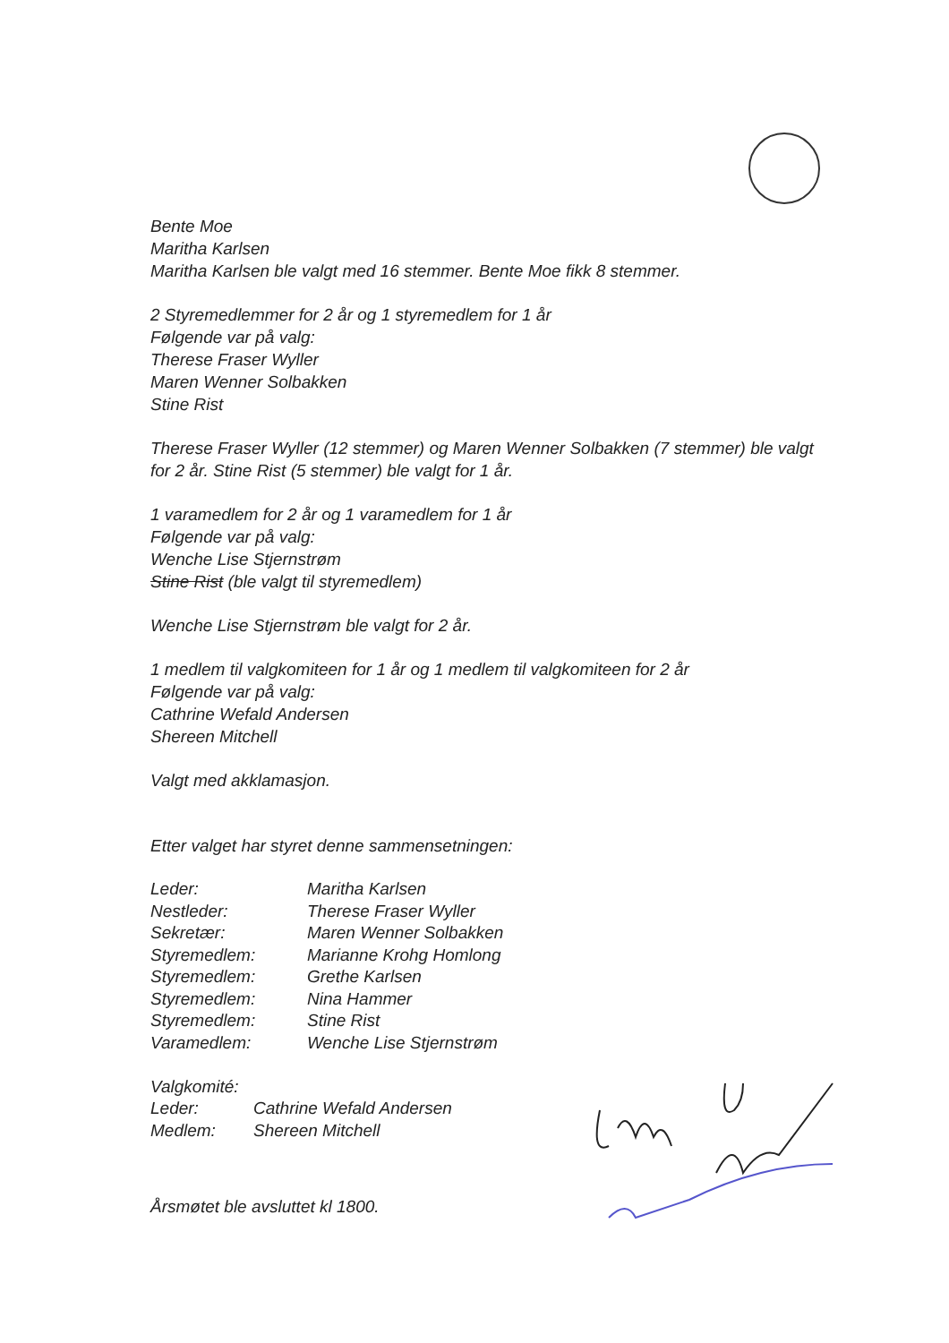Bente Moe
Maritha Karlsen
Maritha Karlsen ble valgt med 16 stemmer. Bente Moe fikk 8 stemmer.
2 Styremedlemmer for 2 år og 1 styremedlem for 1 år
Følgende var på valg:
Therese Fraser Wyller
Maren Wenner Solbakken
Stine Rist
Therese Fraser Wyller (12 stemmer) og Maren Wenner Solbakken (7 stemmer) ble valgt for 2 år. Stine Rist (5 stemmer) ble valgt for 1 år.
1 varamedlem for 2 år og 1 varamedlem for 1 år
Følgende var på valg:
Wenche Lise Stjernstrøm
Stine Rist (ble valgt til styremedlem)
Wenche Lise Stjernstrøm ble valgt for 2 år.
1 medlem til valgkomiteen for 1 år og 1 medlem til valgkomiteen for 2 år
Følgende var på valg:
Cathrine Wefald Andersen
Shereen Mitchell
Valgt med akklamasjon.
Etter valget har styret denne sammensetningen:
| Leder: | Maritha Karlsen |
| Nestleder: | Therese Fraser Wyller |
| Sekretær: | Maren Wenner Solbakken |
| Styremedlem: | Marianne Krohg Homlong |
| Styremedlem: | Grethe Karlsen |
| Styremedlem: | Nina Hammer |
| Styremedlem: | Stine Rist |
| Varamedlem: | Wenche Lise Stjernstrøm |
Valgkomité:
| Leder: | Cathrine Wefald Andersen |
| Medlem: | Shereen Mitchell |
Årsmøtet ble avsluttet kl 1800.